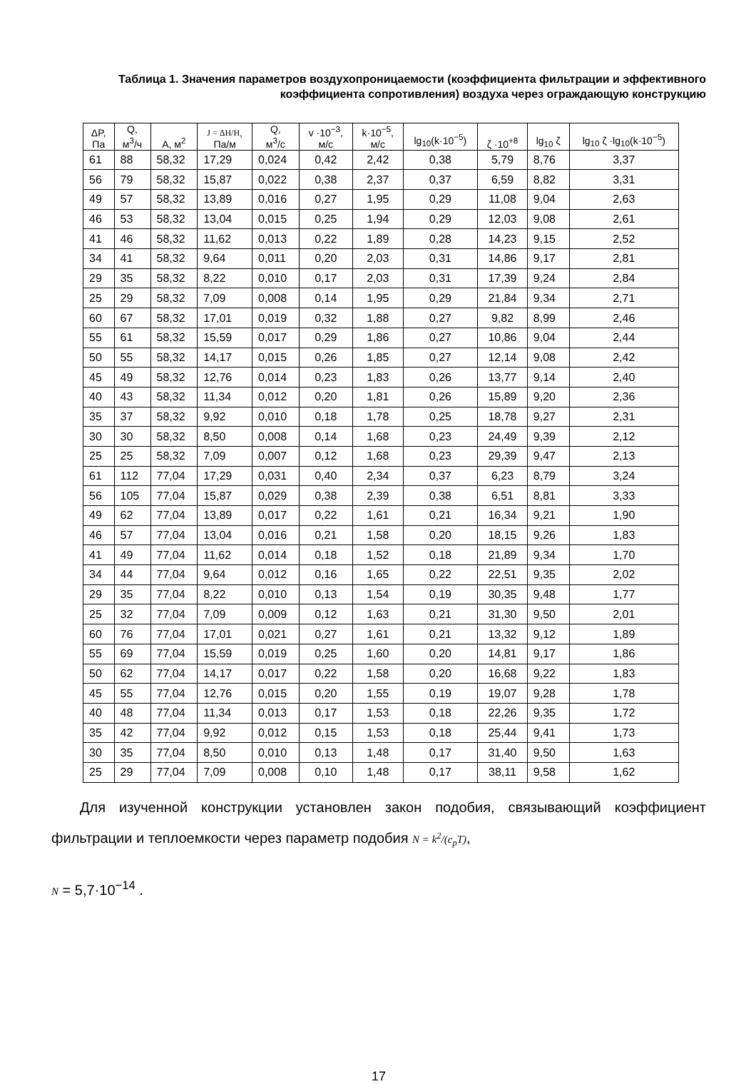Таблица 1. Значения параметров воздухопроницаемости (коэффициента фильтрации и эффективного коэффициента сопротивления) воздуха через ограждающую конструкцию
| ΔP, Па | Q, м<sup>3</sup>/ч | A, м<sup>2</sup> | J = ΔH/H , Па/м | Q, м<sup>3</sup>/с | v ·10<sup>−3</sup>, м/с | k·10<sup>−5</sup>, м/с | lg<sub>10</sub>(k·10<sup>−5</sup>) | ζ ·10<sup>+8</sup> | lg<sub>10</sub> ζ | lg<sub>10</sub> ζ ·lg<sub>10</sub>(k·10<sup>−5</sup>) |
| --- | --- | --- | --- | --- | --- | --- | --- | --- | --- | --- |
| 61 | 88 | 58,32 | 17,29 | 0,024 | 0,42 | 2,42 | 0,38 | 5,79 | 8,76 | 3,37 |
| 56 | 79 | 58,32 | 15,87 | 0,022 | 0,38 | 2,37 | 0,37 | 6,59 | 8,82 | 3,31 |
| 49 | 57 | 58,32 | 13,89 | 0,016 | 0,27 | 1,95 | 0,29 | 11,08 | 9,04 | 2,63 |
| 46 | 53 | 58,32 | 13,04 | 0,015 | 0,25 | 1,94 | 0,29 | 12,03 | 9,08 | 2,61 |
| 41 | 46 | 58,32 | 11,62 | 0,013 | 0,22 | 1,89 | 0,28 | 14,23 | 9,15 | 2,52 |
| 34 | 41 | 58,32 | 9,64 | 0,011 | 0,20 | 2,03 | 0,31 | 14,86 | 9,17 | 2,81 |
| 29 | 35 | 58,32 | 8,22 | 0,010 | 0,17 | 2,03 | 0,31 | 17,39 | 9,24 | 2,84 |
| 25 | 29 | 58,32 | 7,09 | 0,008 | 0,14 | 1,95 | 0,29 | 21,84 | 9,34 | 2,71 |
| 60 | 67 | 58,32 | 17,01 | 0,019 | 0,32 | 1,88 | 0,27 | 9,82 | 8,99 | 2,46 |
| 55 | 61 | 58,32 | 15,59 | 0,017 | 0,29 | 1,86 | 0,27 | 10,86 | 9,04 | 2,44 |
| 50 | 55 | 58,32 | 14,17 | 0,015 | 0,26 | 1,85 | 0,27 | 12,14 | 9,08 | 2,42 |
| 45 | 49 | 58,32 | 12,76 | 0,014 | 0,23 | 1,83 | 0,26 | 13,77 | 9,14 | 2,40 |
| 40 | 43 | 58,32 | 11,34 | 0,012 | 0,20 | 1,81 | 0,26 | 15,89 | 9,20 | 2,36 |
| 35 | 37 | 58,32 | 9,92 | 0,010 | 0,18 | 1,78 | 0,25 | 18,78 | 9,27 | 2,31 |
| 30 | 30 | 58,32 | 8,50 | 0,008 | 0,14 | 1,68 | 0,23 | 24,49 | 9,39 | 2,12 |
| 25 | 25 | 58,32 | 7,09 | 0,007 | 0,12 | 1,68 | 0,23 | 29,39 | 9,47 | 2,13 |
| 61 | 112 | 77,04 | 17,29 | 0,031 | 0,40 | 2,34 | 0,37 | 6,23 | 8,79 | 3,24 |
| 56 | 105 | 77,04 | 15,87 | 0,029 | 0,38 | 2,39 | 0,38 | 6,51 | 8,81 | 3,33 |
| 49 | 62 | 77,04 | 13,89 | 0,017 | 0,22 | 1,61 | 0,21 | 16,34 | 9,21 | 1,90 |
| 46 | 57 | 77,04 | 13,04 | 0,016 | 0,21 | 1,58 | 0,20 | 18,15 | 9,26 | 1,83 |
| 41 | 49 | 77,04 | 11,62 | 0,014 | 0,18 | 1,52 | 0,18 | 21,89 | 9,34 | 1,70 |
| 34 | 44 | 77,04 | 9,64 | 0,012 | 0,16 | 1,65 | 0,22 | 22,51 | 9,35 | 2,02 |
| 29 | 35 | 77,04 | 8,22 | 0,010 | 0,13 | 1,54 | 0,19 | 30,35 | 9,48 | 1,77 |
| 25 | 32 | 77,04 | 7,09 | 0,009 | 0,12 | 1,63 | 0,21 | 31,30 | 9,50 | 2,01 |
| 60 | 76 | 77,04 | 17,01 | 0,021 | 0,27 | 1,61 | 0,21 | 13,32 | 9,12 | 1,89 |
| 55 | 69 | 77,04 | 15,59 | 0,019 | 0,25 | 1,60 | 0,20 | 14,81 | 9,17 | 1,86 |
| 50 | 62 | 77,04 | 14,17 | 0,017 | 0,22 | 1,58 | 0,20 | 16,68 | 9,22 | 1,83 |
| 45 | 55 | 77,04 | 12,76 | 0,015 | 0,20 | 1,55 | 0,19 | 19,07 | 9,28 | 1,78 |
| 40 | 48 | 77,04 | 11,34 | 0,013 | 0,17 | 1,53 | 0,18 | 22,26 | 9,35 | 1,72 |
| 35 | 42 | 77,04 | 9,92 | 0,012 | 0,15 | 1,53 | 0,18 | 25,44 | 9,41 | 1,73 |
| 30 | 35 | 77,04 | 8,50 | 0,010 | 0,13 | 1,48 | 0,17 | 31,40 | 9,50 | 1,63 |
| 25 | 29 | 77,04 | 7,09 | 0,008 | 0,10 | 1,48 | 0,17 | 38,11 | 9,58 | 1,62 |
Для изученной конструкции установлен закон подобия, связывающий коэффициент фильтрации и теплоемкости через параметр подобия N = k<sup>2</sup>/(c<sub>p</sub>T),
N = 5,7·10<sup>−14</sup> .
17